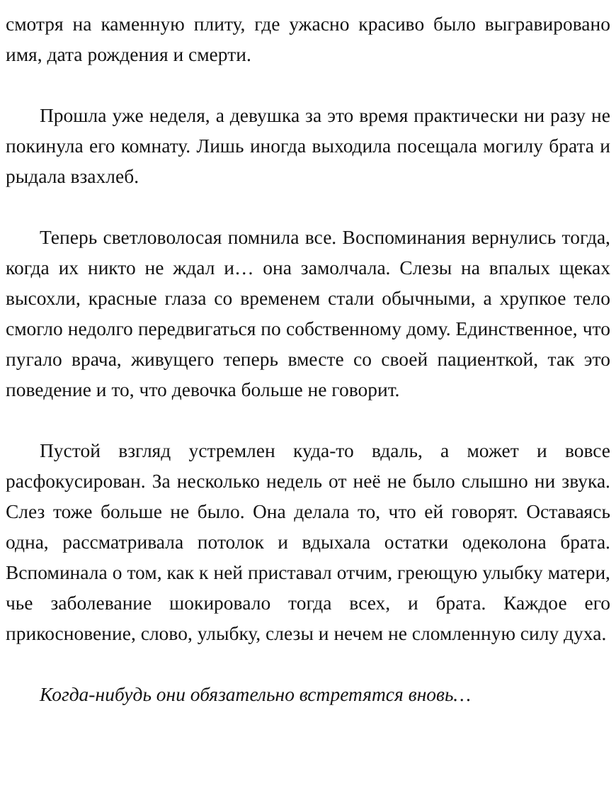смотря на каменную плиту, где ужасно красиво было выгравировано имя, дата рождения и смерти.
Прошла уже неделя, а девушка за это время практически ни разу не покинула его комнату. Лишь иногда выходила посещала могилу брата и рыдала взахлеб.
Теперь светловолосая помнила все. Воспоминания вернулись тогда, когда их никто не ждал и… она замолчала. Слезы на впалых щеках высохли, красные глаза со временем стали обычными, а хрупкое тело смогло недолго передвигаться по собственному дому. Единственное, что пугало врача, живущего теперь вместе со своей пациенткой, так это поведение и то, что девочка больше не говорит.
Пустой взгляд устремлен куда-то вдаль, а может и вовсе расфокусирован. За несколько недель от неё не было слышно ни звука. Слез тоже больше не было. Она делала то, что ей говорят. Оставаясь одна, рассматривала потолок и вдыхала остатки одеколона брата. Вспоминала о том, как к ней приставал отчим, греющую улыбку матери, чье заболевание шокировало тогда всех, и брата. Каждое его прикосновение, слово, улыбку, слезы и нечем не сломленную силу духа.
Когда-нибудь они обязательно встретятся вновь…